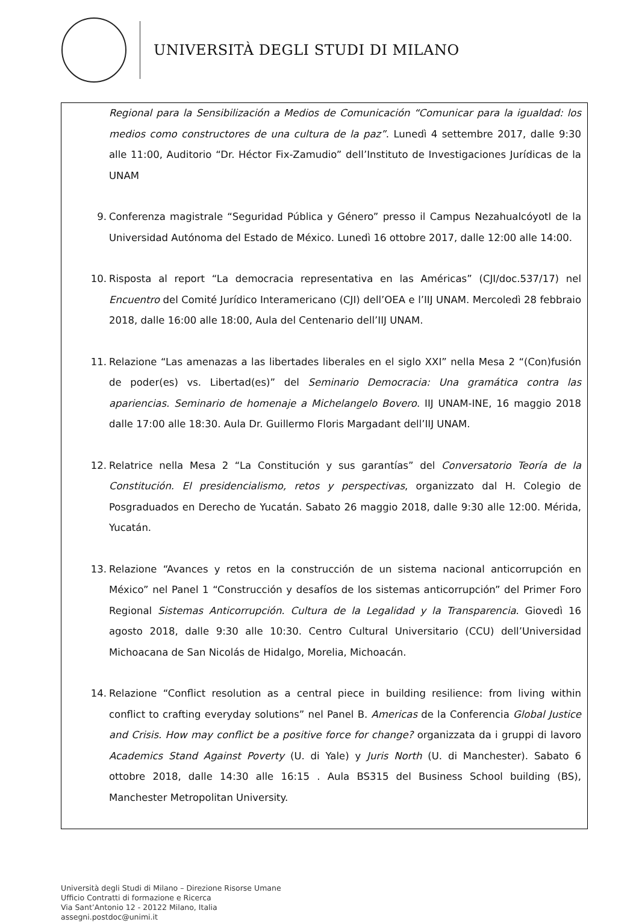UNIVERSITÀ DEGLI STUDI DI MILANO
Regional para la Sensibilización a Medios de Comunicación “Comunicar para la igualdad: los medios como constructores de una cultura de la paz”. Lunedì 4 settembre 2017, dalle 9:30 alle 11:00, Auditorio “Dr. Héctor Fix-Zamudio” dell’Instituto de Investigaciones Jurídicas de la UNAM
9. Conferenza magistrale “Seguridad Pública y Género” presso il Campus Nezahualcóyotl de la Universidad Autónoma del Estado de México. Lunedì 16 ottobre 2017, dalle 12:00 alle 14:00.
10. Risposta al report “La democracia representativa en las Américas” (CJI/doc.537/17) nel Encuentro del Comité Jurídico Interamericano (CJI) dell’OEA e l’IIJ UNAM. Mercoledì 28 febbraio 2018, dalle 16:00 alle 18:00, Aula del Centenario dell’IIJ UNAM.
11. Relazione “Las amenazas a las libertades liberales en el siglo XXI” nella Mesa 2 “(Con)fusión de poder(es) vs. Libertad(es)” del Seminario Democracia: Una gramática contra las apariencias. Seminario de homenaje a Michelangelo Bovero. IIJ UNAM-INE, 16 maggio 2018 dalle 17:00 alle 18:30. Aula Dr. Guillermo Floris Margadant dell’IIJ UNAM.
12. Relatrice nella Mesa 2 “La Constitución y sus garantías” del Conversatorio Teoría de la Constitución. El presidencialismo, retos y perspectivas, organizzato dal H. Colegio de Posgraduados en Derecho de Yucatán. Sabato 26 maggio 2018, dalle 9:30 alle 12:00. Mérida, Yucatán.
13. Relazione “Avances y retos en la construcción de un sistema nacional anticorrupción en México” nel Panel 1 “Construcción y desafíos de los sistemas anticorrupción” del Primer Foro Regional Sistemas Anticorrupción. Cultura de la Legalidad y la Transparencia. Giovedì 16 agosto 2018, dalle 9:30 alle 10:30. Centro Cultural Universitario (CCU) dell’Universidad Michoacana de San Nicolás de Hidalgo, Morelia, Michoacán.
14. Relazione “Conflict resolution as a central piece in building resilience: from living within conflict to crafting everyday solutions” nel Panel B. Americas de la Conferencia Global Justice and Crisis. How may conflict be a positive force for change? organizzata da i gruppi di lavoro Academics Stand Against Poverty (U. di Yale) y Juris North (U. di Manchester). Sabato 6 ottobre 2018, dalle 14:30 alle 16:15 . Aula BS315 del Business School building (BS), Manchester Metropolitan University.
Università degli Studi di Milano – Direzione Risorse Umane
Ufficio Contratti di formazione e Ricerca
Via Sant’Antonio 12 - 20122 Milano, Italia
assegni.postdoc@unimi.it